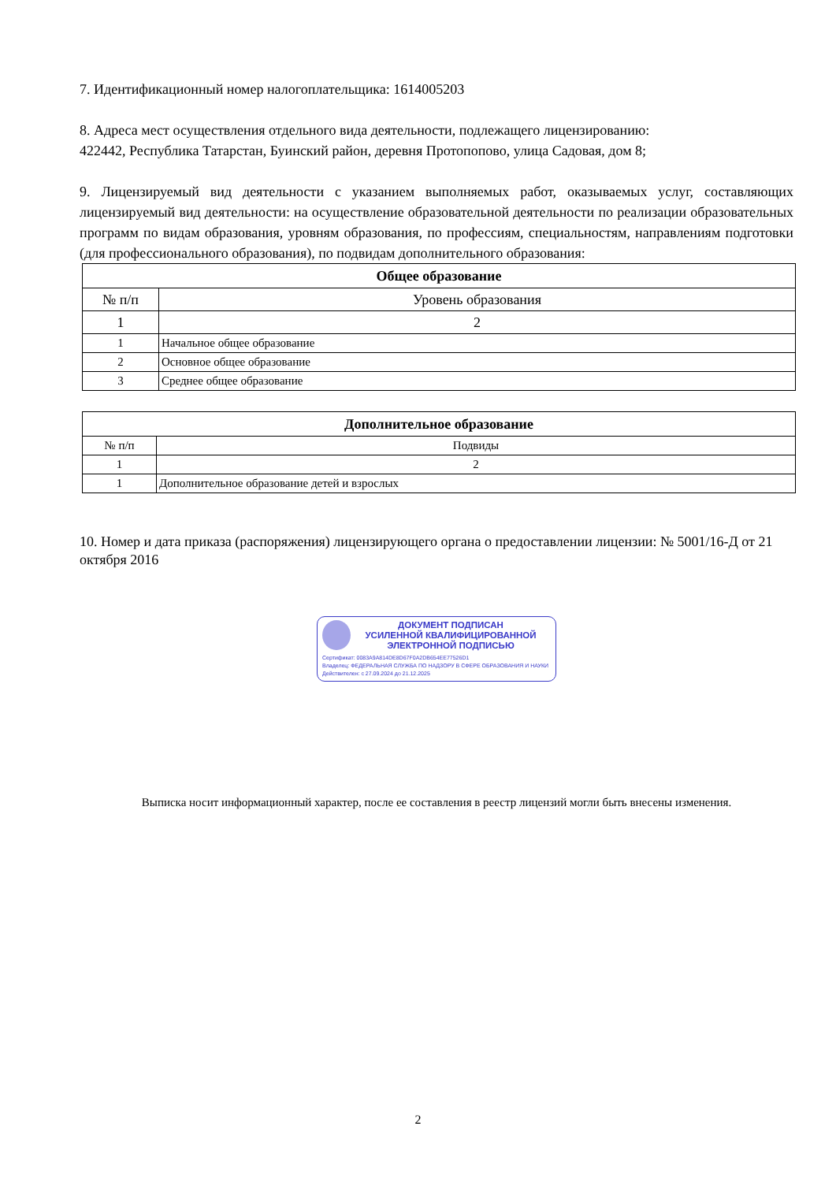7. Идентификационный номер налогоплательщика: 1614005203
8. Адреса мест осуществления отдельного вида деятельности, подлежащего лицензированию:
422442, Республика Татарстан, Буинский район, деревня Протопопово, улица Садовая, дом 8;
9. Лицензируемый вид деятельности с указанием выполняемых работ, оказываемых услуг, составляющих лицензируемый вид деятельности: на осуществление образовательной деятельности по реализации образовательных программ по видам образования, уровням образования, по профессиям, специальностям, направлениям подготовки (для профессионального образования), по подвидам дополнительного образования:
| Общее образование | |
| --- | --- |
| № п/п | Уровень образования |
| 1 | 2 |
| 1 | Начальное общее образование |
| 2 | Основное общее образование |
| 3 | Среднее общее образование |
| Дополнительное образование | |
| --- | --- |
| № п/п | Подвиды |
| 1 | 2 |
| 1 | Дополнительное образование детей и взрослых |
10. Номер и дата приказа (распоряжения) лицензирующего органа о предоставлении лицензии: № 5001/16-Д от 21 октября 2016
ДОКУМЕНТ ПОДПИСАН
УСИЛЕННОЙ КВАЛИФИЦИРОВАННОЙ
ЭЛЕКТРОННОЙ ПОДПИСЬЮ
Сертификат: 0083A9A814DE8D67F0A2DB654EE77526D1
Владелец: ФЕДЕРАЛЬНАЯ СЛУЖБА ПО НАДЗОРУ В СФЕРЕ ОБРАЗОВАНИЯ И НАУКИ
Действителен: с 27.09.2024 до 21.12.2025
Выписка носит информационный характер, после ее составления в реестр лицензий могли быть внесены изменения.
2